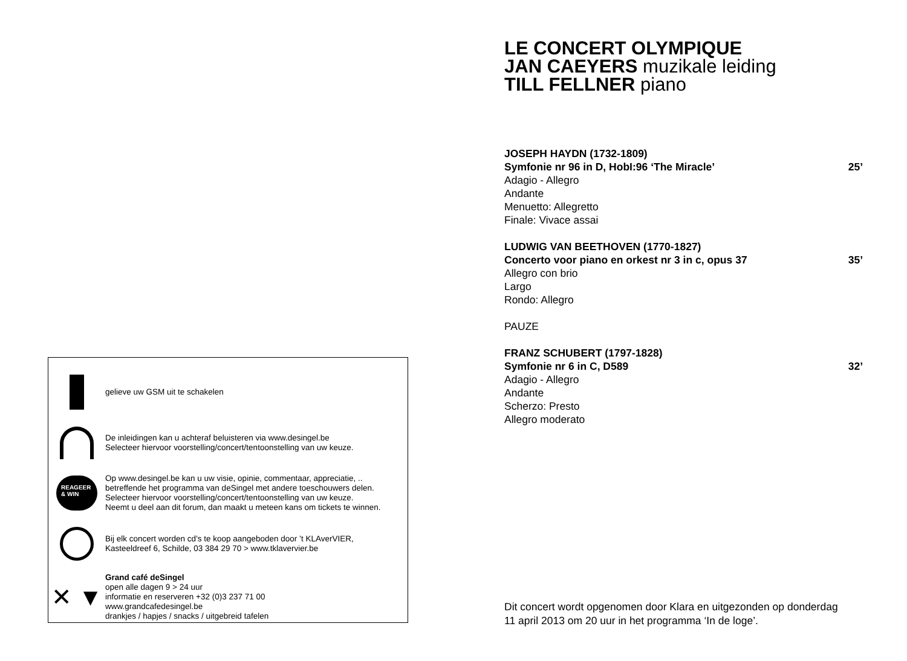gelieve uw GSM uit te schakelen
De inleidingen kan u achteraf beluisteren via www.desingel.be
Selecteer hiervoor voorstelling/concert/tentoonstelling van uw keuze.
REAGEER
& WIN
Op www.desingel.be kan u uw visie, opinie, commentaar, appreciatie, ..
betreffende het programma van deSingel met andere toeschouwers delen.
Selecteer hiervoor voorstelling/concert/tentoonstelling van uw keuze.
Neemt u deel aan dit forum, dan maakt u meteen kans om tickets te winnen.
Bij elk concert worden cd’s te koop aangeboden door ’t KLAverVIER,
Kasteeldreef 6, Schilde, 03 384 29 70 > www.tklavervier.be
✕ ▼
Grand café deSingel
open alle dagen 9 > 24 uur
informatie en reserveren +32 (0)3 237 71 00
www.grandcafedesingel.be
drankjes / hapjes / snacks / uitgebreid tafelen
LE CONCERT OLYMPIQUE
JAN CAEYERS muzikale leiding
TILL FELLNER piano
JOSEPH HAYDN (1732-1809)
Symfonie nr 96 in D, HobI:96 ‘The Miracle’ 25’
Adagio - Allegro
Andante
Menuetto: Allegretto
Finale: Vivace assai
LUDWIG VAN BEETHOVEN (1770-1827)
Concerto voor piano en orkest nr 3 in c, opus 37 35’
Allegro con brio
Largo
Rondo: Allegro
PAUZE
FRANZ SCHUBERT (1797-1828)
Symfonie nr 6 in C, D589 32’
Adagio - Allegro
Andante
Scherzo: Presto
Allegro moderato
Dit concert wordt opgenomen door Klara en uitgezonden op donderdag
11 april 2013 om 20 uur in het programma ‘In de loge’.